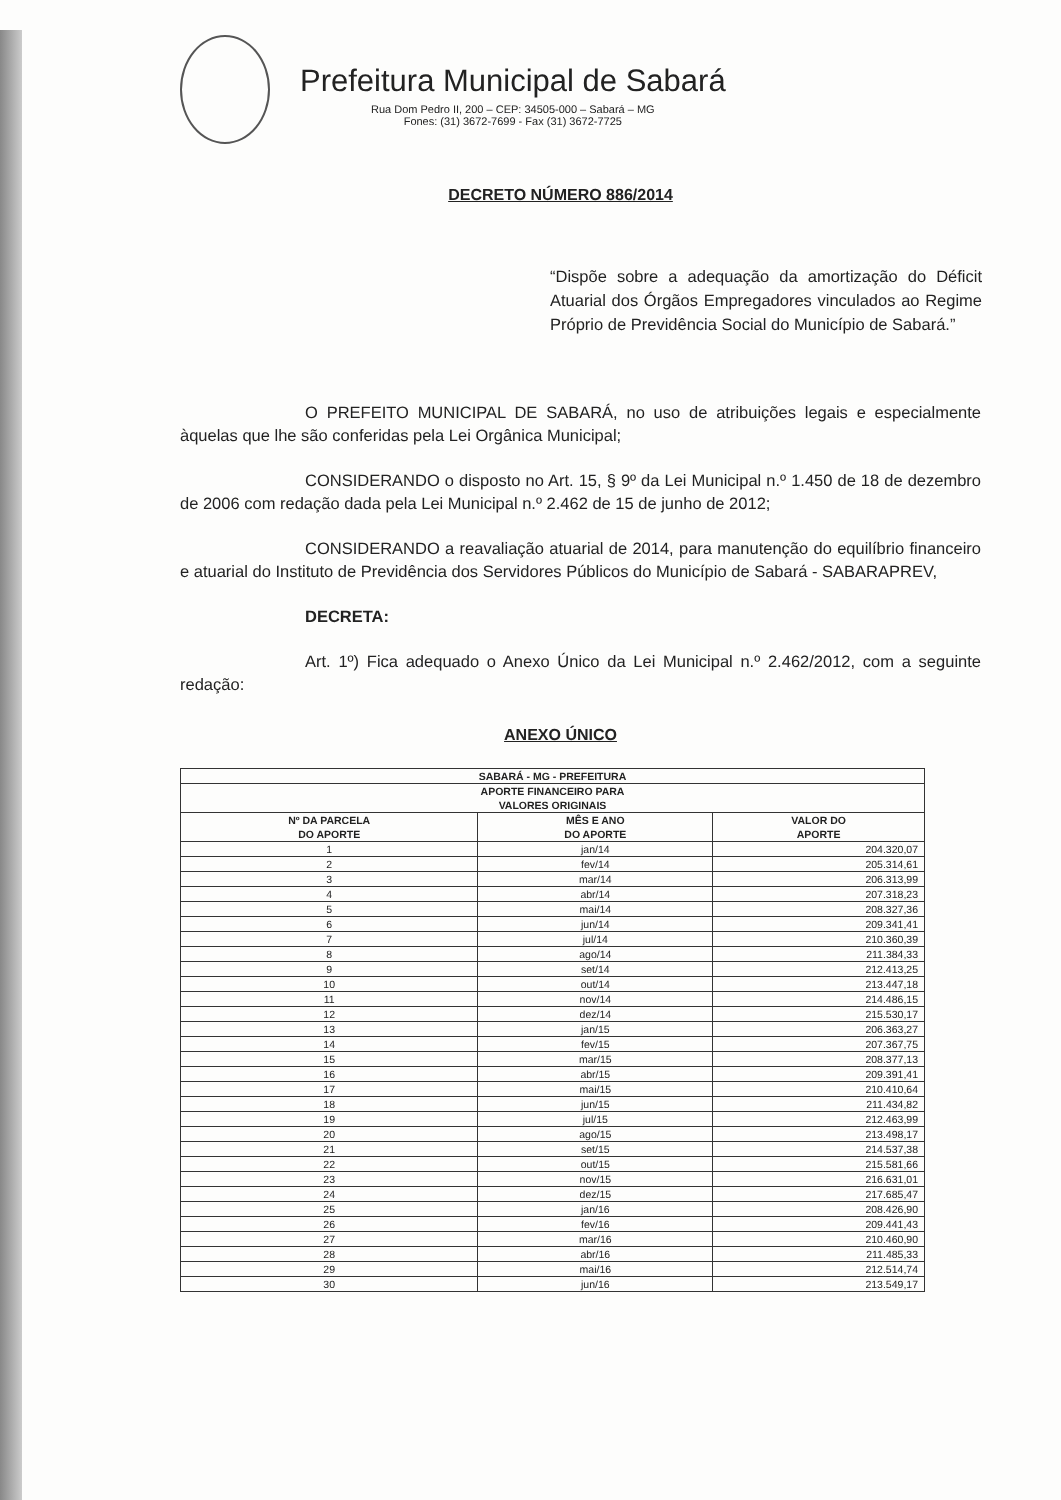Prefeitura Municipal de Sabará
Rua Dom Pedro II, 200 – CEP: 34505-000 – Sabará – MG
Fones: (31) 3672-7699 - Fax (31) 3672-7725
DECRETO NÚMERO 886/2014
“Dispõe sobre a adequação da amortização do Déficit Atuarial dos Órgãos Empregadores vinculados ao Regime Próprio de Previdência Social do Município de Sabará.”
O PREFEITO MUNICIPAL DE SABARÁ, no uso de atribuições legais e especialmente àquelas que lhe são conferidas pela Lei Orgânica Municipal;
CONSIDERANDO o disposto no Art. 15, § 9º da Lei Municipal n.º 1.450 de 18 de dezembro de 2006 com redação dada pela Lei Municipal n.º 2.462 de 15 de junho de 2012;
CONSIDERANDO a reavaliação atuarial de 2014, para manutenção do equilíbrio financeiro e atuarial do Instituto de Previdência dos Servidores Públicos do Município de Sabará - SABARAPREV,
DECRETA:
Art. 1º) Fica adequado o Anexo Único da Lei Municipal n.º 2.462/2012, com a seguinte redação:
ANEXO ÚNICO
| SABARÁ - MG - PREFEITURA | | |
| --- | --- | --- |
| APORTE FINANCEIRO PARA VALORES ORIGINAIS | | |
| Nº DA PARCELA DO APORTE | MÊS E ANO DO APORTE | VALOR DO APORTE |
| 1 | jan/14 | 204.320,07 |
| 2 | fev/14 | 205.314,61 |
| 3 | mar/14 | 206.313,99 |
| 4 | abr/14 | 207.318,23 |
| 5 | mai/14 | 208.327,36 |
| 6 | jun/14 | 209.341,41 |
| 7 | jul/14 | 210.360,39 |
| 8 | ago/14 | 211.384,33 |
| 9 | set/14 | 212.413,25 |
| 10 | out/14 | 213.447,18 |
| 11 | nov/14 | 214.486,15 |
| 12 | dez/14 | 215.530,17 |
| 13 | jan/15 | 206.363,27 |
| 14 | fev/15 | 207.367,75 |
| 15 | mar/15 | 208.377,13 |
| 16 | abr/15 | 209.391,41 |
| 17 | mai/15 | 210.410,64 |
| 18 | jun/15 | 211.434,82 |
| 19 | jul/15 | 212.463,99 |
| 20 | ago/15 | 213.498,17 |
| 21 | set/15 | 214.537,38 |
| 22 | out/15 | 215.581,66 |
| 23 | nov/15 | 216.631,01 |
| 24 | dez/15 | 217.685,47 |
| 25 | jan/16 | 208.426,90 |
| 26 | fev/16 | 209.441,43 |
| 27 | mar/16 | 210.460,90 |
| 28 | abr/16 | 211.485,33 |
| 29 | mai/16 | 212.514,74 |
| 30 | jun/16 | 213.549,17 |